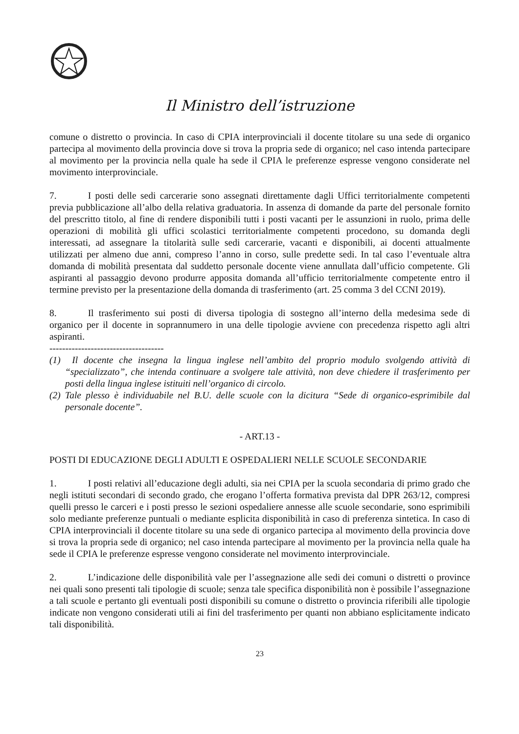Il Ministro dell’istruzione
comune o distretto o provincia. In caso di CPIA interprovinciali il docente titolare su una sede di organico partecipa al movimento della provincia dove si trova la propria sede di organico; nel caso intenda partecipare al movimento per la provincia nella quale ha sede il CPIA le preferenze espresse vengono considerate nel movimento interprovinciale.
7. I posti delle sedi carcerarie sono assegnati direttamente dagli Uffici territorialmente competenti previa pubblicazione all’albo della relativa graduatoria. In assenza di domande da parte del personale fornito del prescritto titolo, al fine di rendere disponibili tutti i posti vacanti per le assunzioni in ruolo, prima delle operazioni di mobilità gli uffici scolastici territorialmente competenti procedono, su domanda degli interessati, ad assegnare la titolarità sulle sedi carcerarie, vacanti e disponibili, ai docenti attualmente utilizzati per almeno due anni, compreso l’anno in corso, sulle predette sedi. In tal caso l’eventuale altra domanda di mobilità presentata dal suddetto personale docente viene annullata dall’ufficio competente. Gli aspiranti al passaggio devono produrre apposita domanda all’ufficio territorialmente competente entro il termine previsto per la presentazione della domanda di trasferimento (art. 25 comma 3 del CCNI 2019).
8. Il trasferimento sui posti di diversa tipologia di sostegno all’interno della medesima sede di organico per il docente in soprannumero in una delle tipologie avviene con precedenza rispetto agli altri aspiranti.
------------------------------------
(1) Il docente che insegna la lingua inglese nell’ambito del proprio modulo svolgendo attività di “specializzato”, che intenda continuare a svolgere tale attività, non deve chiedere il trasferimento per posti della lingua inglese istituiti nell’organico di circolo.
(2) Tale plesso è individuabile nel B.U. delle scuole con la dicitura “Sede di organico-esprimibile dal personale docente”.
- ART.13 -
POSTI DI EDUCAZIONE DEGLI ADULTI E OSPEDALIERI NELLE SCUOLE SECONDARIE
1. I posti relativi all’educazione degli adulti, sia nei CPIA per la scuola secondaria di primo grado che negli istituti secondari di secondo grado, che erogano l’offerta formativa prevista dal DPR 263/12, compresi quelli presso le carceri e i posti presso le sezioni ospedaliere annesse alle scuole secondarie, sono esprimibili solo mediante preferenze puntuali o mediante esplicita disponibilità in caso di preferenza sintetica. In caso di CPIA interprovinciali il docente titolare su una sede di organico partecipa al movimento della provincia dove si trova la propria sede di organico; nel caso intenda partecipare al movimento per la provincia nella quale ha sede il CPIA le preferenze espresse vengono considerate nel movimento interprovinciale.
2. L’indicazione delle disponibilità vale per l’assegnazione alle sedi dei comuni o distretti o province nei quali sono presenti tali tipologie di scuole; senza tale specifica disponibilità non è possibile l’assegnazione a tali scuole e pertanto gli eventuali posti disponibili su comune o distretto o provincia riferibili alle tipologie indicate non vengono considerati utili ai fini del trasferimento per quanti non abbiano esplicitamente indicato tali disponibilità.
23